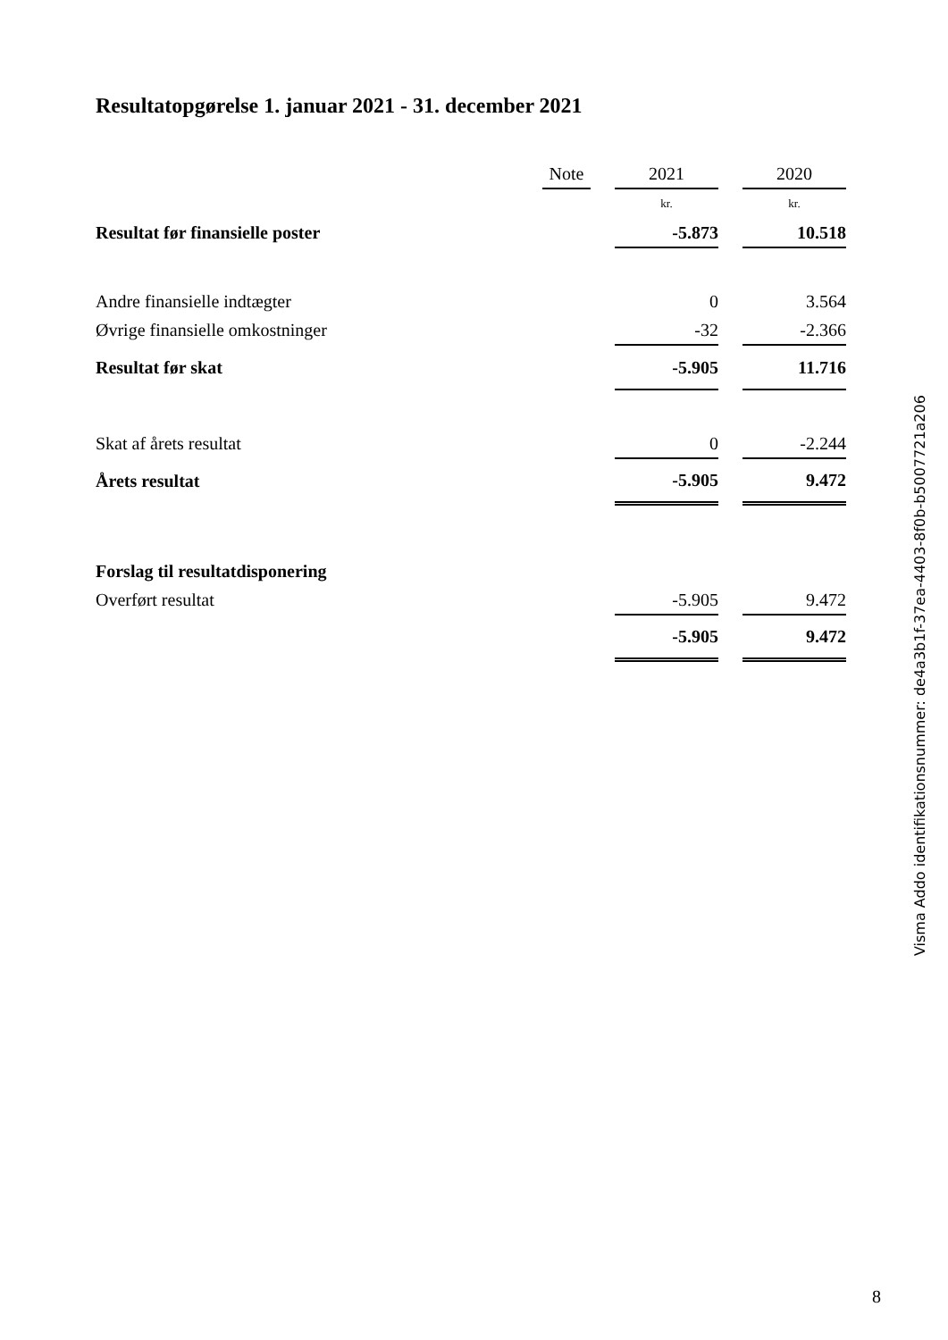Resultatopgørelse 1. januar 2021 - 31. december 2021
| | Note | | 2021 | | 2020 |
| --- | --- | --- | --- | --- | --- |
| | | | kr. | | kr. |
| Resultat før finansielle poster | | | -5.873 | | 10.518 |
| Andre finansielle indtægter | | | 0 | | 3.564 |
| Øvrige finansielle omkostninger | | | -32 | | -2.366 |
| Resultat før skat | | | -5.905 | | 11.716 |
| Skat af årets resultat | | | 0 | | -2.244 |
| Årets resultat | | | -5.905 | | 9.472 |
| Forslag til resultatdisponering | | | | | |
| Overført resultat | | | -5.905 | | 9.472 |
| | | | -5.905 | | 9.472 |
Visma Addo identifikationsnummer: de4a3b1f-37ea-4403-8f0b-b5007721a206
8